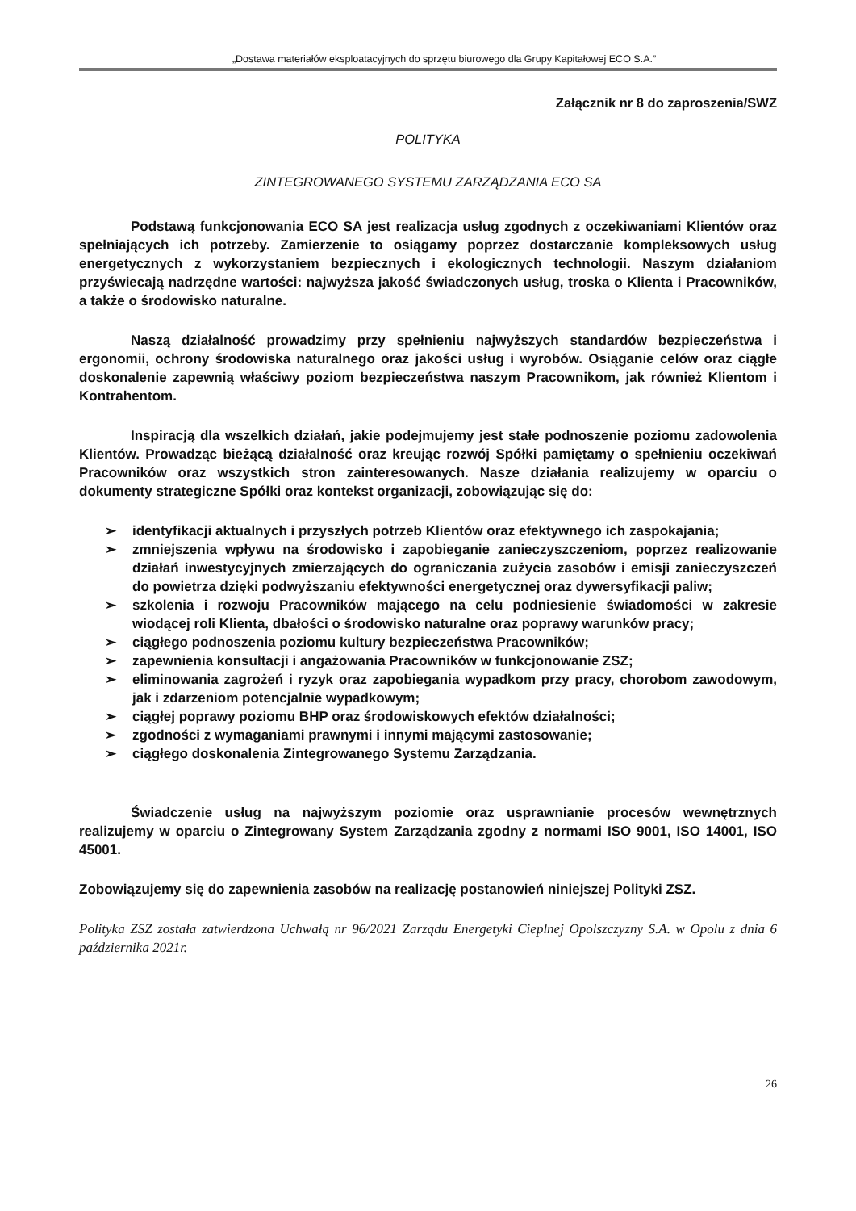„Dostawa materiałów eksploatacyjnych do sprzętu biurowego dla Grupy Kapitałowej ECO S.A.”
Załącznik nr 8 do zaproszenia/SWZ
POLITYKA
ZINTEGROWANEGO SYSTEMU ZARZĄDZANIA ECO SA
Podstawą funkcjonowania ECO SA jest realizacja usług zgodnych z oczekiwaniami Klientów oraz spełniających ich potrzeby. Zamierzenie to osiągamy poprzez dostarczanie kompleksowych usług energetycznych z wykorzystaniem bezpiecznych i ekologicznych technologii. Naszym działaniom przyświecają nadrzędne wartości: najwyższa jakość świadczonych usług, troska o Klienta i Pracowników, a także o środowisko naturalne.
Naszą działalność prowadzimy przy spełnieniu najwyższych standardów bezpieczeństwa i ergonomii, ochrony środowiska naturalnego oraz jakości usług i wyrobów. Osiąganie celów oraz ciągłe doskonalenie zapewnią właściwy poziom bezpieczeństwa naszym Pracownikom, jak również Klientom i Kontrahentom.
Inspiracją dla wszelkich działań, jakie podejmujemy jest stałe podnoszenie poziomu zadowolenia Klientów. Prowadząc bieżącą działalność oraz kreując rozwój Spółki pamiętamy o spełnieniu oczekiwań Pracowników oraz wszystkich stron zainteresowanych. Nasze działania realizujemy w oparciu o dokumenty strategiczne Spółki oraz kontekst organizacji, zobowiązując się do:
➢ identyfikacji aktualnych i przyszłych potrzeb Klientów oraz efektywnego ich zaspokajania;
➢ zmniejszenia wpływu na środowisko i zapobieganie zanieczyszczeniom, poprzez realizowanie działań inwestycyjnych zmierzających do ograniczania zużycia zasobów i emisji zanieczyszczeń do powietrza dzięki podwyższaniu efektywności energetycznej oraz dywersyfikacji paliw;
➢ szkolenia i rozwoju Pracowników mającego na celu podniesienie świadomości w zakresie wiodącej roli Klienta, dbałości o środowisko naturalne oraz poprawy warunków pracy;
➢ ciągłego podnoszenia poziomu kultury bezpieczeństwa Pracowników;
➢ zapewnienia konsultacji i angażowania Pracowników w funkcjonowanie ZSZ;
➢ eliminowania zagrożeń i ryzyk oraz zapobiegania wypadkom przy pracy, chorobom zawodowym, jak i zdarzeniom potencjalnie wypadkowym;
➢ ciągłej poprawy poziomu BHP oraz środowiskowych efektów działalności;
➢ zgodności z wymaganiami prawnymi i innymi mającymi zastosowanie;
➢ ciągłego doskonalenia Zintegrowanego Systemu Zarządzania.
Świadczenie usług na najwyższym poziomie oraz usprawnianie procesów wewnętrznych realizujemy w oparciu o Zintegrowany System Zarządzania zgodny z normami ISO 9001, ISO 14001, ISO 45001.
Zobowiązujemy się do zapewnienia zasobów na realizację postanowień niniejszej Polityki ZSZ.
Polityka ZSZ została zatwierdzona Uchwałą nr 96/2021 Zarządu Energetyki Cieplnej Opolszczyzny S.A. w Opolu z dnia 6 października 2021r.
26